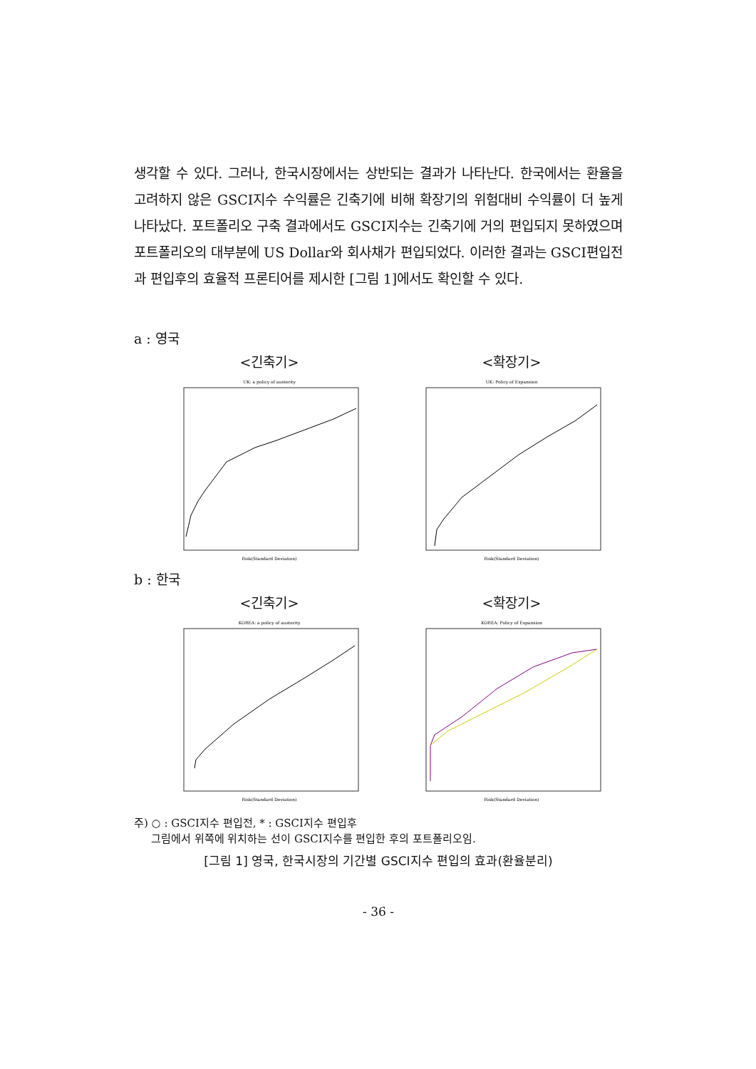생각할 수 있다. 그러나, 한국시장에서는 상반되는 결과가 나타난다. 한국에서는 환율을 고려하지 않은 GSCI지수 수익률은 긴축기에 비해 확장기의 위험대비 수익률이 더 높게 나타났다. 포트폴리오 구축 결과에서도 GSCI지수는 긴축기에 거의 편입되지 못하였으며 포트폴리오의 대부분에 US Dollar와 회사채가 편입되었다. 이러한 결과는 GSCI편입전과 편입후의 효율적 프론티어를 제시한 [그림 1]에서도 확인할 수 있다.
a : 영국
<긴축기>
UK: a policy of austerity
Risk(Standard Deviation)
<확장기>
UK: Policy of Expansion
Risk(Standard Deviation)
b : 한국
<긴축기>
KOREA: a policy of austerity
Risk(Standard Deviation)
<확장기>
KOREA: Policy of Expansion
Risk(Standard Deviation)
주) ○ : GSCI지수 편입전, * : GSCI지수 편입후
그림에서 위쪽에 위치하는 선이 GSCI지수를 편입한 후의 포트폴리오임.
[그림 1] 영국, 한국시장의 기간별 GSCI지수 편입의 효과(환율분리)
- 36 -